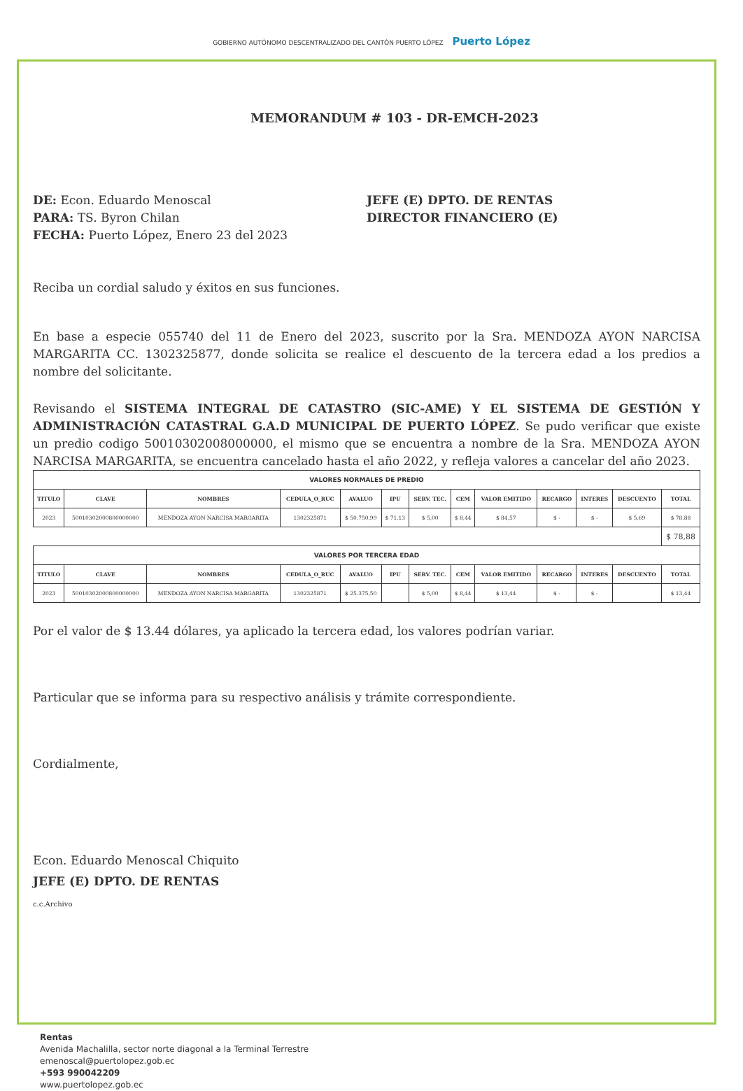GOBIERNO AUTÓNOMO DESCENTRALIZADO DEL CANTÓN PUERTO LÓPEZ Puerto López
MEMORANDUM # 103 - DR-EMCH-2023
DE: Econ. Eduardo Menoscal
PARA: TS. Byron Chilan
FECHA: Puerto López, Enero 23 del 2023
JEFE (E) DPTO. DE RENTAS
DIRECTOR FINANCIERO (E)
Reciba un cordial saludo y éxitos en sus funciones.
En base a especie 055740 del 11 de Enero del 2023, suscrito por la Sra. MENDOZA AYON NARCISA MARGARITA CC. 1302325877, donde solicita se realice el descuento de la tercera edad a los predios a nombre del solicitante.
Revisando el SISTEMA INTEGRAL DE CATASTRO (SIC-AME) Y EL SISTEMA DE GESTIÓN Y ADMINISTRACIÓN CATASTRAL G.A.D MUNICIPAL DE PUERTO LÓPEZ. Se pudo verificar que existe un predio codigo 50010302008000000, el mismo que se encuentra a nombre de la Sra. MENDOZA AYON NARCISA MARGARITA, se encuentra cancelado hasta el año 2022, y refleja valores a cancelar del año 2023.
| VALORES NORMALES DE PREDIO | | | | | | | | | | | | |
| --- | --- | --- | --- | --- | --- | --- | --- | --- | --- | --- | --- | --- |
| TITULO | CLAVE | NOMBRES | CEDULA_O_RUC | AVALUO | IPU | SERV. TEC. | CEM | VALOR EMITIDO | RECARGO | INTERES | DESCUENTO | TOTAL |
| 2023 | 50010302000800000000 | MENDOZA AYON NARCISA MARGARITA | 1302325871 | $ 50.750,99 | $ 71,13 | $ 5,00 | $ 8,44 | $ 84,57 | $ - | $ - | $ 5,69 | $ 78,88 |
| | | | | | | | | | | | | $ 78,88 |
| VALORES POR TERCERA EDAD | | | | | | | | | | | | |
| TITULO | CLAVE | NOMBRES | CEDULA_O_RUC | AVALUO | IPU | SERV. TEC. | CEM | VALOR EMITIDO | RECARGO | INTERES | DESCUENTO | TOTAL |
| 2023 | 50010302000800000000 | MENDOZA AYON NARCISA MARGARITA | 1302325871 | $ 25.375,50 | | $ 5,00 | $ 8,44 | $ 13,44 | $ - | $ - | | $ 13,44 |
Por el valor de $ 13.44 dólares, ya aplicado la tercera edad, los valores podrían variar.
Particular que se informa para su respectivo análisis y trámite correspondiente.
Cordialmente,
Econ. Eduardo Menoscal Chiquito
JEFE (E) DPTO. DE RENTAS
c.c.Archivo
Rentas
Avenida Machalilla, sector norte diagonal a la Terminal Terrestre
emenoscal@puertolopez.gob.ec
+593 990042209
www.puertolopez.gob.ec